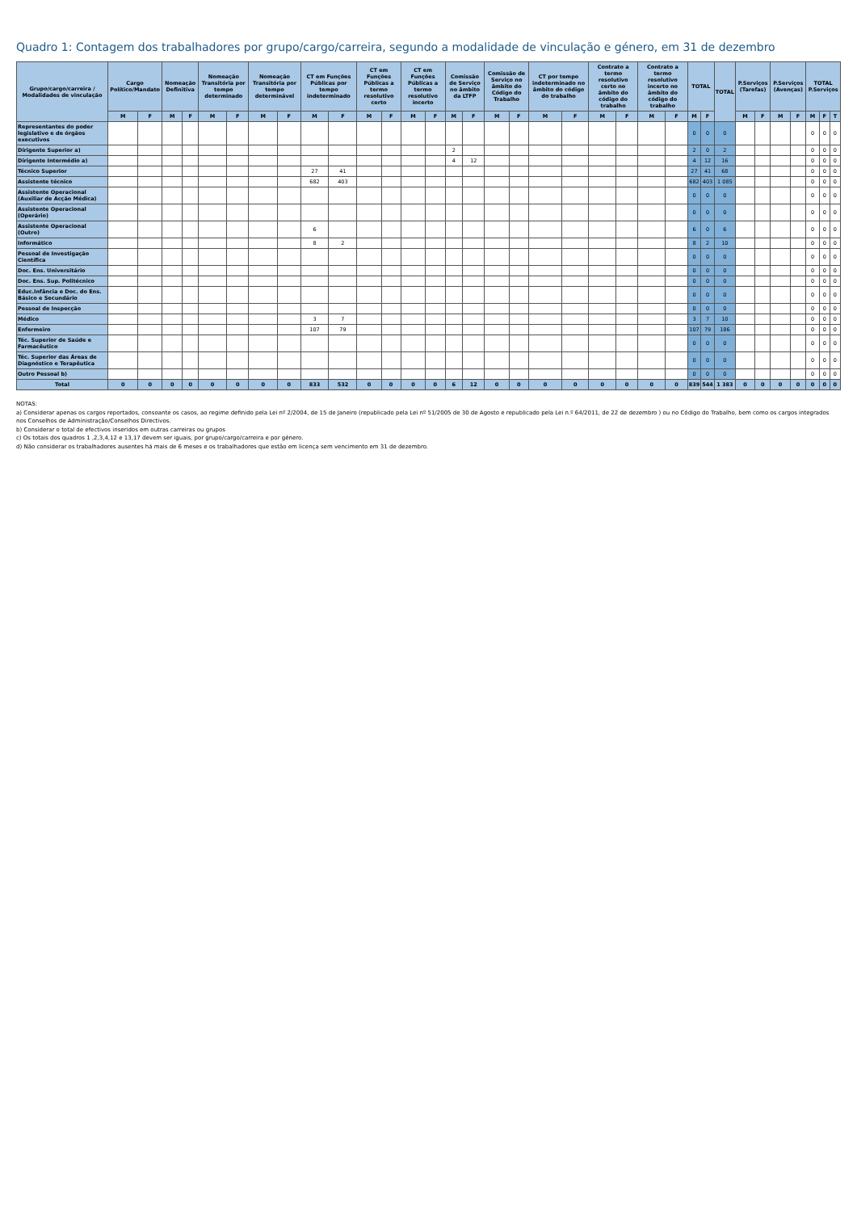Quadro 1: Contagem dos trabalhadores por grupo/cargo/carreira, segundo a modalidade de vinculação e género, em 31 de dezembro
| Grupo/cargo/carreira / Modalidades de vinculação | Cargo Político/Mandato | | Nomeação Definitiva | | Nomeação Transitória por tempo determinado | | Nomeação Transitória por tempo determinável | | CT em Funções Públicas por tempo indeterminado | | CT em Funções Públicas a termo resolutivo certo | | CT em Funções Públicas a termo resolutivo incerto | | Comissão de Serviço no âmbito da LTFP | | Comissão de Serviço no âmbito do Código do Trabalho | | CT por tempo indeterminado no âmbito do código do trabalho | | Contrato a termo resolutivo certo no âmbito do código do trabalho | | Contrato a termo resolutivo incerto no âmbito do código do trabalho | | TOTAL | | TOTAL | P.Serviços (Tarefas) | | P.Serviços (Avenças) | | TOTAL P.Serviços | | |
| --- | --- | --- | --- | --- | --- | --- | --- | --- | --- | --- | --- | --- | --- | --- | --- | --- | --- | --- | --- | --- | --- | --- | --- | --- | --- | --- | --- | --- | --- | --- | --- | --- | --- | --- |
| | M | F | M | F | M | F | M | F | M | F | M | F | M | F | M | F | M | F | M | F | M | F | M | F | M | F | | M | F | M | F | M | F | T |
| Representantes do poder legislativo e de órgãos executivos | | | | | | | | | | | | | | | | | | | | | | | | | 0 | 0 | 0 | | | | | 0 | 0 | 0 |
| Dirigente Superior a) | | | | | | | | | | | | | | | 2 | | | | | | | | | | 2 | 0 | 2 | | | | | 0 | 0 | 0 |
| Dirigente Intermédio a) | | | | | | | | | | | | | | | 4 | 12 | | | | | | | | | 4 | 12 | 16 | | | | | 0 | 0 | 0 |
| Técnico Superior | | | | | | | | | 27 | 41 | | | | | | | | | | | | | | | 27 | 41 | 68 | | | | | 0 | 0 | 0 |
| Assistente técnico | | | | | | | | | 682 | 403 | | | | | | | | | | | | | | | 682 | 403 | 1 085 | | | | | 0 | 0 | 0 |
| Assistente Operacional (Auxiliar de Acção Médica) | | | | | | | | | | | | | | | | | | | | | | | | | 0 | 0 | 0 | | | | | 0 | 0 | 0 |
| Assistente Operacional (Operário) | | | | | | | | | | | | | | | | | | | | | | | | | 0 | 0 | 0 | | | | | 0 | 0 | 0 |
| Assistente Operacional (Outro) | | | | | | | | | 6 | | | | | | | | | | | | | | | | 6 | 0 | 6 | | | | | 0 | 0 | 0 |
| Informático | | | | | | | | | 8 | 2 | | | | | | | | | | | | | | | 8 | 2 | 10 | | | | | 0 | 0 | 0 |
| Pessoal de Investigação Científica | | | | | | | | | | | | | | | | | | | | | | | | | 0 | 0 | 0 | | | | | 0 | 0 | 0 |
| Doc. Ens. Universitário | | | | | | | | | | | | | | | | | | | | | | | | | 0 | 0 | 0 | | | | | 0 | 0 | 0 |
| Doc. Ens. Sup. Politécnico | | | | | | | | | | | | | | | | | | | | | | | | | 0 | 0 | 0 | | | | | 0 | 0 | 0 |
| Educ.Infância e Doc. do Ens. Básico e Secundário | | | | | | | | | | | | | | | | | | | | | | | | | 0 | 0 | 0 | | | | | 0 | 0 | 0 |
| Pessoal de Inspecção | | | | | | | | | | | | | | | | | | | | | | | | | 0 | 0 | 0 | | | | | 0 | 0 | 0 |
| Médico | | | | | | | | | 3 | 7 | | | | | | | | | | | | | | | 3 | 7 | 10 | | | | | 0 | 0 | 0 |
| Enfermeiro | | | | | | | | | 107 | 79 | | | | | | | | | | | | | | | 107 | 79 | 186 | | | | | 0 | 0 | 0 |
| Téc. Superior de Saúde e Farmacêutico | | | | | | | | | | | | | | | | | | | | | | | | | 0 | 0 | 0 | | | | | 0 | 0 | 0 |
| Téc. Superior das Áreas de Diagnóstico e Terapêutica | | | | | | | | | | | | | | | | | | | | | | | | | 0 | 0 | 0 | | | | | 0 | 0 | 0 |
| Outro Pessoal b) | | | | | | | | | | | | | | | | | | | | | | | | | 0 | 0 | 0 | | | | | 0 | 0 | 0 |
| Total | 0 | 0 | 0 | 0 | 0 | 0 | 0 | 0 | 833 | 532 | 0 | 0 | 0 | 0 | 6 | 12 | 0 | 0 | 0 | 0 | 0 | 0 | 0 | 0 | 839 | 544 | 1 383 | 0 | 0 | 0 | 0 | 0 | 0 | 0 |
NOTAS:
a) Considerar apenas os cargos reportados, consoante os casos, ao regime definido pela Lei nº 2/2004, de 15 de Janeiro (republicado pela Lei nº 51/2005 de 30 de Agosto e republicado pela Lei n.º 64/2011, de 22 de dezembro ) ou no Código do Trabalho, bem como os cargos integrados nos Conselhos de Administração/Conselhos Directivos.
b) Considerar o total de efectivos inseridos em outras carreiras ou grupos
c) Os totais dos quadros 1 ,2,3,4,12 e 13,17 devem ser iguais, por grupo/cargo/carreira e por género.
d) Não considerar os trabalhadores ausentes há mais de 6 meses e os trabalhadores que estão em licença sem vencimento em 31 de dezembro.